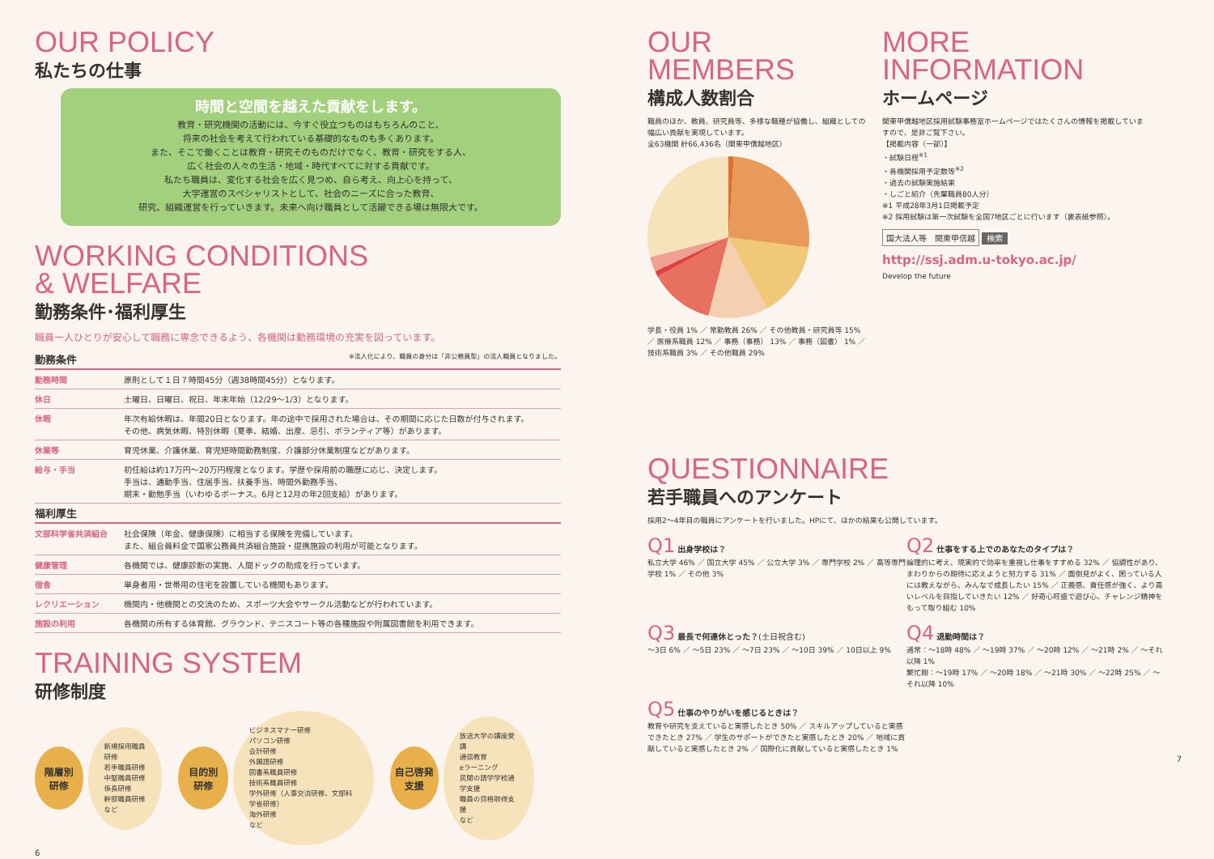OUR POLICY
私たちの仕事
時間と空間を越えた貢献をします。
教育・研究機関の活動には、今すぐ役立つものはもちろんのこと、
将来の社会を考えて行われている基礎的なものも多くあります。
また、そこで働くことは教育・研究そのものだけでなく、教育・研究をする人、
広く社会の人々の生活・地域・時代すべてに対する貢献です。
私たち職員は、変化する社会を広く見つめ、自ら考え、向上心を持って、
大学運営のスペシャリストとして、社会のニーズに合った教育、
研究、組織運営を行っていきます。未来へ向け職員として活躍できる場は無限大です。
WORKING CONDITIONS
& WELFARE
勤務条件･福利厚生
職員一人ひとりが安心して職務に専念できるよう、各機関は勤務環境の充実を図っています。
| 勤務条件 ※法人化により、職員の身分は「非公務員型」の法人職員となりました。 | |
| 勤務時間 | 原則として１日７時間45分（週38時間45分）となります。 |
| 休日 | 土曜日、日曜日、祝日、年末年始（12/29～1/3）となります。 |
| 休暇 | 年次有給休暇は、年間20日となります。年の途中で採用された場合は、その期間に応じた日数が付与されます。 その他、病気休暇、特別休暇（夏季、結婚、出産、忌引、ボランティア等）があります。 |
| 休業等 | 育児休業、介護休業、育児短時間勤務制度、介護部分休業制度などがあります。 |
| 給与・手当 | 初任給は約17万円～20万円程度となります。学歴や採用前の職歴に応じ、決定します。 手当は、通勤手当、住居手当、扶養手当、時間外勤務手当、 期末・勤勉手当（いわゆるボーナス。6月と12月の年2回支給）があります。 |
| 福利厚生 | |
| 文部科学省共済組合 | 社会保険（年金、健康保険）に相当する保険を完備しています。 また、組合員料金で国家公務員共済組合施設・提携施設の利用が可能となります。 |
| 健康管理 | 各機関では、健康診断の実施、人間ドックの助成を行っています。 |
| 宿舎 | 単身者用・世帯用の住宅を設置している機関もあります。 |
| レクリエーション | 機関内・他機関との交流のため、スポーツ大会やサークル活動などが行われています。 |
| 施設の利用 | 各機関の所有する体育館、グラウンド、テニスコート等の各種施設や附属図書館を利用できます。 |
TRAINING SYSTEM
研修制度
階層別
研修
新規採用職員研修
若手職員研修
中堅職員研修
係長研修
幹部職員研修
など
目的別
研修
ビジネスマナー研修
パソコン研修
会計研修
外国語研修
図書系職員研修
技術系職員研修
学外研修（人事交流研修、文部科学省研修）
海外研修
など
自己啓発
支援
放送大学の講座受講
通信教育
eラーニング
民間の語学学校通学支援
職員の資格取得支援
など
6
OUR
MEMBERS
構成人数割合
職員のほか、教員、研究員等、多様な職種が協働し、組織としての幅広い貢献を実現しています。
全63機関 計66,436名（関東甲信越地区）
学長・役員 1% ／ 常勤教員 26% ／ その他教員・研究員等 15% ／ 医療系職員 12% ／ 事務（事務） 13% ／ 事務（図書） 1% ／ 技術系職員 3% ／ その他職員 29%
MORE INFORMATION
ホームページ
関東甲信越地区採用試験事務室ホームページではたくさんの情報を掲載していますので、是非ご覧下さい。
【掲載内容（一部）】
・試験日程<sup>※1</sup>
・各機関採用予定数等<sup>※2</sup>
・過去の試験実施結果
・しごと紹介（先輩職員80人分）
※1 平成28年3月1日掲載予定
※2 採用試験は第一次試験を全国7地区ごとに行います（裏表紙参照）。
国大法人等　関東甲信越
検索
http://ssj.adm.u-tokyo.ac.jp/
Develop the future
QUESTIONNAIRE
若手職員へのアンケート
採用2～4年目の職員にアンケートを行いました。HPにて、ほかの結果も公開しています。
Q1 出身学校は？
私立大学 46% ／ 国立大学 45% ／ 公立大学 3% ／ 専門学校 2% ／ 高等専門学校 1% ／ その他 3%
Q2 仕事をする上でのあなたのタイプは？
論理的に考え、現実的で効率を重視し仕事をすすめる 32% ／ 協調性があり、まわりからの期待に応えようと努力する 31% ／ 面倒見がよく、困っている人には教えながら、みんなで成長したい 15% ／ 正義感、責任感が強く、より高いレベルを目指していきたい 12% ／ 好奇心旺盛で遊び心、チャレンジ精神をもって取り組む 10%
Q3 最長で何連休とった？(土日祝含む)
～3日 6% ／ ～5日 23% ／ ～7日 23% ／ ～10日 39% ／ 10日以上 9%
Q4 退勤時間は？
通常：～18時 48% ／ ～19時 37% ／ ～20時 12% ／ ～21時 2% ／ ～それ以降 1%
繁忙期：～19時 17% ／ ～20時 18% ／ ～21時 30% ／ ～22時 25% ／ ～それ以降 10%
Q5 仕事のやりがいを感じるときは？
教育や研究を支えていると実感したとき 50% ／ スキルアップしていると実感できたとき 27% ／ 学生のサポートができたと実感したとき 20% ／ 地域に貢献していると実感したとき 2% ／ 国際化に貢献していると実感したとき 1%
7